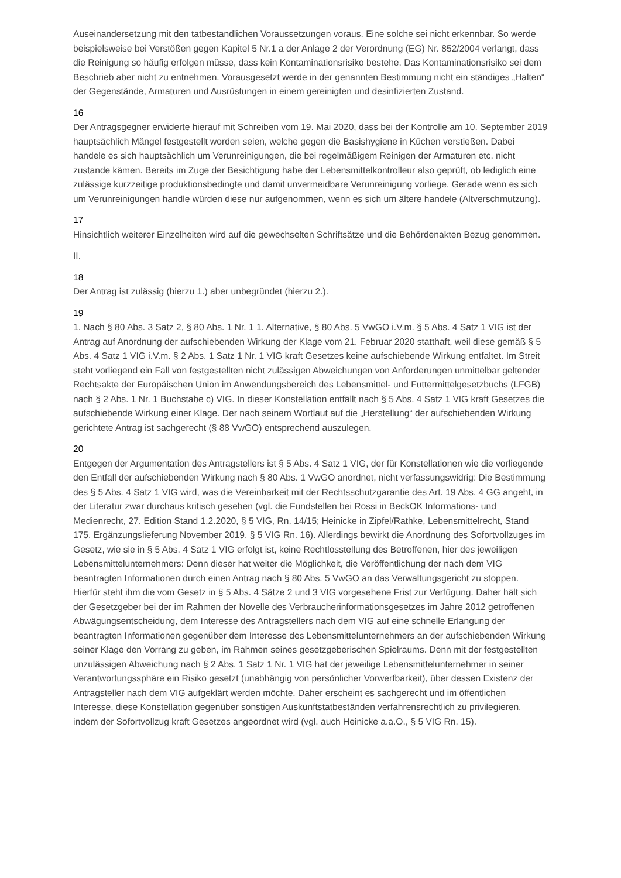Auseinandersetzung mit den tatbestandlichen Voraussetzungen voraus. Eine solche sei nicht erkennbar. So werde beispielsweise bei Verstößen gegen Kapitel 5 Nr.1 a der Anlage 2 der Verordnung (EG) Nr. 852/2004 verlangt, dass die Reinigung so häufig erfolgen müsse, dass kein Kontaminationsrisiko bestehe. Das Kontaminationsrisiko sei dem Beschrieb aber nicht zu entnehmen. Vorausgesetzt werde in der genannten Bestimmung nicht ein ständiges „Halten“ der Gegenstände, Armaturen und Ausrüstungen in einem gereinigten und desinfizierten Zustand.
16
Der Antragsgegner erwiderte hierauf mit Schreiben vom 19. Mai 2020, dass bei der Kontrolle am 10. September 2019 hauptsächlich Mängel festgestellt worden seien, welche gegen die Basishygiene in Küchen verstießen. Dabei handele es sich hauptsächlich um Verunreinigungen, die bei regelmäßigem Reinigen der Armaturen etc. nicht zustande kämen. Bereits im Zuge der Besichtigung habe der Lebensmittelkontrolleur also geprüft, ob lediglich eine zulässige kurzzeitige produktionsbedingte und damit unvermeidbare Verunreinigung vorliege. Gerade wenn es sich um Verunreinigungen handle würden diese nur aufgenommen, wenn es sich um ältere handele (Altverschmutzung).
17
Hinsichtlich weiterer Einzelheiten wird auf die gewechselten Schriftsätze und die Behördenakten Bezug genommen.
II.
18
Der Antrag ist zulässig (hierzu 1.) aber unbegründet (hierzu 2.).
19
1. Nach § 80 Abs. 3 Satz 2, § 80 Abs. 1 Nr. 1 1. Alternative, § 80 Abs. 5 VwGO i.V.m. § 5 Abs. 4 Satz 1 VIG ist der Antrag auf Anordnung der aufschiebenden Wirkung der Klage vom 21. Februar 2020 statthaft, weil diese gemäß § 5 Abs. 4 Satz 1 VIG i.V.m. § 2 Abs. 1 Satz 1 Nr. 1 VIG kraft Gesetzes keine aufschiebende Wirkung entfaltet. Im Streit steht vorliegend ein Fall von festgestellten nicht zulässigen Abweichungen von Anforderungen unmittelbar geltender Rechtsakte der Europäischen Union im Anwendungsbereich des Lebensmittel- und Futtermittelgesetzbuchs (LFGB) nach § 2 Abs. 1 Nr. 1 Buchstabe c) VIG. In dieser Konstellation entfällt nach § 5 Abs. 4 Satz 1 VIG kraft Gesetzes die aufschiebende Wirkung einer Klage. Der nach seinem Wortlaut auf die „Herstellung“ der aufschiebenden Wirkung gerichtete Antrag ist sachgerecht (§ 88 VwGO) entsprechend auszulegen.
20
Entgegen der Argumentation des Antragstellers ist § 5 Abs. 4 Satz 1 VIG, der für Konstellationen wie die vorliegende den Entfall der aufschiebenden Wirkung nach § 80 Abs. 1 VwGO anordnet, nicht verfassungswidrig: Die Bestimmung des § 5 Abs. 4 Satz 1 VIG wird, was die Vereinbarkeit mit der Rechtsschutzgarantie des Art. 19 Abs. 4 GG angeht, in der Literatur zwar durchaus kritisch gesehen (vgl. die Fundstellen bei Rossi in BeckOK Informations- und Medienrecht, 27. Edition Stand 1.2.2020, § 5 VIG, Rn. 14/15; Heinicke in Zipfel/Rathke, Lebensmittelrecht, Stand 175. Ergänzungslieferung November 2019, § 5 VIG Rn. 16). Allerdings bewirkt die Anordnung des Sofortvollzuges im Gesetz, wie sie in § 5 Abs. 4 Satz 1 VIG erfolgt ist, keine Rechtlosstellung des Betroffenen, hier des jeweiligen Lebensmittelunternehmers: Denn dieser hat weiter die Möglichkeit, die Veröffentlichung der nach dem VIG beantragten Informationen durch einen Antrag nach § 80 Abs. 5 VwGO an das Verwaltungsgericht zu stoppen. Hierfür steht ihm die vom Gesetz in § 5 Abs. 4 Sätze 2 und 3 VIG vorgesehene Frist zur Verfügung. Daher hält sich der Gesetzgeber bei der im Rahmen der Novelle des Verbraucherinformationsgesetzes im Jahre 2012 getroffenen Abwägungsentscheidung, dem Interesse des Antragstellers nach dem VIG auf eine schnelle Erlangung der beantragten Informationen gegenüber dem Interesse des Lebensmittelunternehmers an der aufschiebenden Wirkung seiner Klage den Vorrang zu geben, im Rahmen seines gesetzgeberischen Spielraums. Denn mit der festgestellten unzulässigen Abweichung nach § 2 Abs. 1 Satz 1 Nr. 1 VIG hat der jeweilige Lebensmittelunternehmer in seiner Verantwortungssphäre ein Risiko gesetzt (unabhängig von persönlicher Vorwerfbarkeit), über dessen Existenz der Antragsteller nach dem VIG aufgeklärt werden möchte. Daher erscheint es sachgerecht und im öffentlichen Interesse, diese Konstellation gegenüber sonstigen Auskunftstatbeständen verfahrensrechtlich zu privilegieren, indem der Sofortvollzug kraft Gesetzes angeordnet wird (vgl. auch Heinicke a.a.O., § 5 VIG Rn. 15).